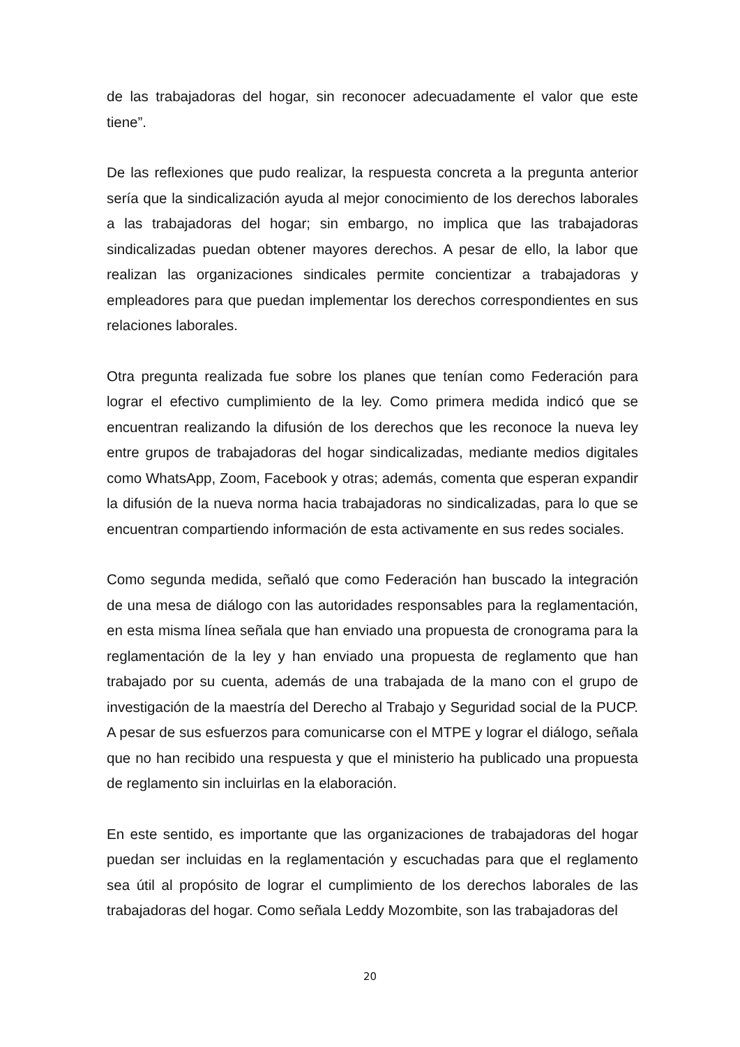de las trabajadoras del hogar, sin reconocer adecuadamente el valor que este tiene”.
De las reflexiones que pudo realizar, la respuesta concreta a la pregunta anterior sería que la sindicalización ayuda al mejor conocimiento de los derechos laborales a las trabajadoras del hogar; sin embargo, no implica que las trabajadoras sindicalizadas puedan obtener mayores derechos. A pesar de ello, la labor que realizan las organizaciones sindicales permite concientizar a trabajadoras y empleadores para que puedan implementar los derechos correspondientes en sus relaciones laborales.
Otra pregunta realizada fue sobre los planes que tenían como Federación para lograr el efectivo cumplimiento de la ley. Como primera medida indicó que se encuentran realizando la difusión de los derechos que les reconoce la nueva ley entre grupos de trabajadoras del hogar sindicalizadas, mediante medios digitales como WhatsApp, Zoom, Facebook y otras; además, comenta que esperan expandir la difusión de la nueva norma hacia trabajadoras no sindicalizadas, para lo que se encuentran compartiendo información de esta activamente en sus redes sociales.
Como segunda medida, señaló que como Federación han buscado la integración de una mesa de diálogo con las autoridades responsables para la reglamentación, en esta misma línea señala que han enviado una propuesta de cronograma para la reglamentación de la ley y han enviado una propuesta de reglamento que han trabajado por su cuenta, además de una trabajada de la mano con el grupo de investigación de la maestría del Derecho al Trabajo y Seguridad social de la PUCP. A pesar de sus esfuerzos para comunicarse con el MTPE y lograr el diálogo, señala que no han recibido una respuesta y que el ministerio ha publicado una propuesta de reglamento sin incluirlas en la elaboración.
En este sentido, es importante que las organizaciones de trabajadoras del hogar puedan ser incluidas en la reglamentación y escuchadas para que el reglamento sea útil al propósito de lograr el cumplimiento de los derechos laborales de las trabajadoras del hogar. Como señala Leddy Mozombite, son las trabajadoras del
20